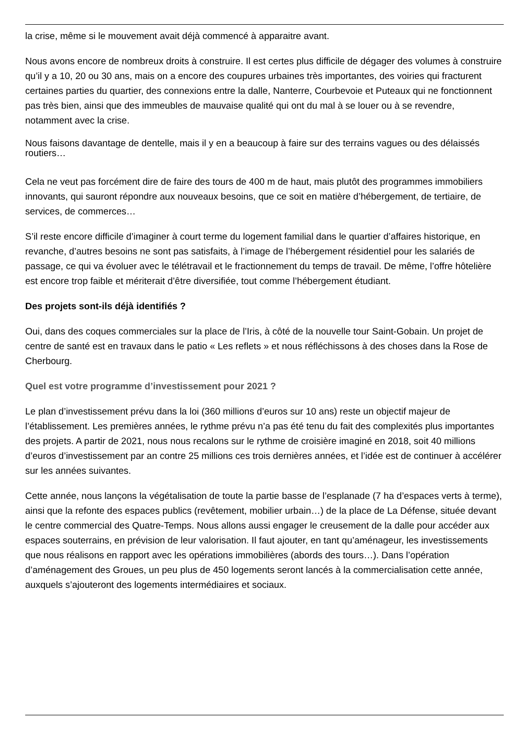la crise, même si le mouvement avait déjà commencé à apparaitre avant.
Nous avons encore de nombreux droits à construire. Il est certes plus difficile de dégager des volumes à construire qu’il y a 10, 20 ou 30 ans, mais on a encore des coupures urbaines très importantes, des voiries qui fracturent certaines parties du quartier, des connexions entre la dalle, Nanterre, Courbevoie et Puteaux qui ne fonctionnent pas très bien, ainsi que des immeubles de mauvaise qualité qui ont du mal à se louer ou à se revendre, notamment avec la crise.
Nous faisons davantage de dentelle, mais il y en a beaucoup à faire sur des terrains vagues ou des délaissés routiers…
Cela ne veut pas forcément dire de faire des tours de 400 m de haut, mais plutôt des programmes immobiliers innovants, qui sauront répondre aux nouveaux besoins, que ce soit en matière d’hébergement, de tertiaire, de services, de commerces…
S’il reste encore difficile d’imaginer à court terme du logement familial dans le quartier d’affaires historique, en revanche, d’autres besoins ne sont pas satisfaits, à l’image de l’hébergement résidentiel pour les salariés de passage, ce qui va évoluer avec le télétravail et le fractionnement du temps de travail. De même, l’offre hôtelière est encore trop faible et mériterait d’être diversifiée, tout comme l’hébergement étudiant.
Des projets sont-ils déjà identifiés ?
Oui, dans des coques commerciales sur la place de l’Iris, à côté de la nouvelle tour Saint-Gobain. Un projet de centre de santé est en travaux dans le patio « Les reflets » et nous réfléchissons à des choses dans la Rose de Cherbourg.
Quel est votre programme d’investissement pour 2021 ?
Le plan d’investissement prévu dans la loi (360 millions d’euros sur 10 ans) reste un objectif majeur de l’établissement. Les premières années, le rythme prévu n’a pas été tenu du fait des complexités plus importantes des projets. A partir de 2021, nous nous recalons sur le rythme de croisière imaginé en 2018, soit 40 millions d’euros d’investissement par an contre 25 millions ces trois dernières années, et l’idée est de continuer à accélérer sur les années suivantes.
Cette année, nous lançons la végétalisation de toute la partie basse de l’esplanade (7 ha d’espaces verts à terme), ainsi que la refonte des espaces publics (revêtement, mobilier urbain…) de la place de La Défense, située devant le centre commercial des Quatre-Temps. Nous allons aussi engager le creusement de la dalle pour accéder aux espaces souterrains, en prévision de leur valorisation. Il faut ajouter, en tant qu’aménageur, les investissements que nous réalisons en rapport avec les opérations immobilières (abords des tours…). Dans l’opération d’aménagement des Groues, un peu plus de 450 logements seront lancés à la commercialisation cette année, auxquels s’ajouteront des logements intermédiaires et sociaux.